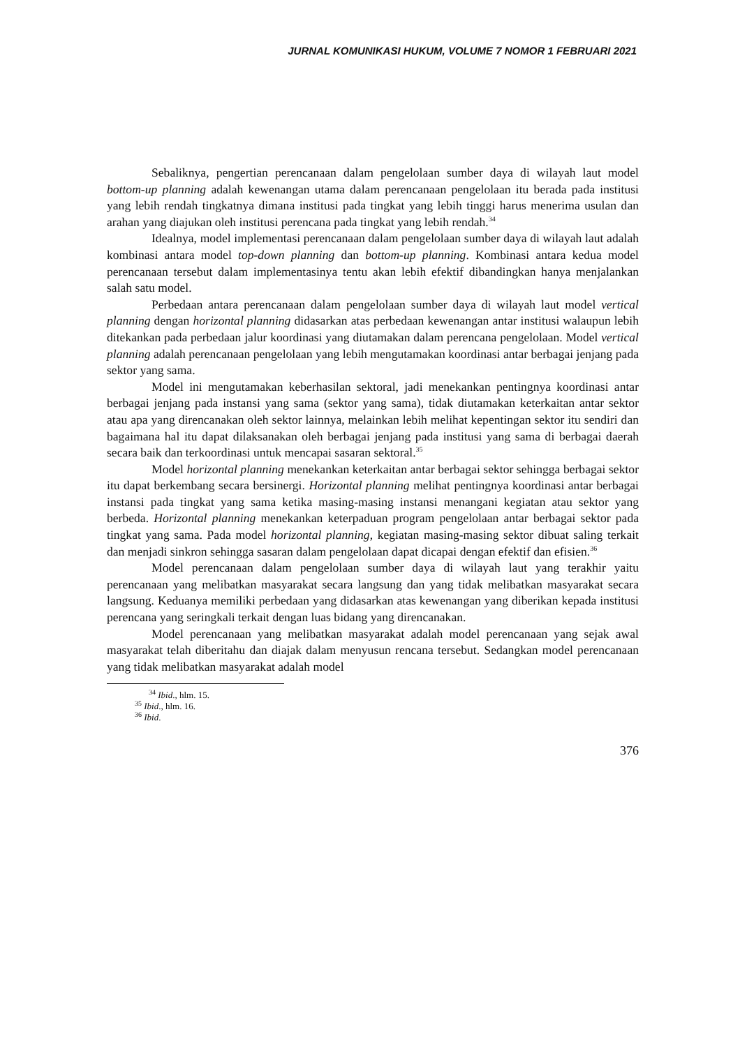JURNAL KOMUNIKASI HUKUM, VOLUME 7 NOMOR 1 FEBRUARI 2021
Sebaliknya, pengertian perencanaan dalam pengelolaan sumber daya di wilayah laut model bottom-up planning adalah kewenangan utama dalam perencanaan pengelolaan itu berada pada institusi yang lebih rendah tingkatnya dimana institusi pada tingkat yang lebih tinggi harus menerima usulan dan arahan yang diajukan oleh institusi perencana pada tingkat yang lebih rendah.<sup>34</sup>
Idealnya, model implementasi perencanaan dalam pengelolaan sumber daya di wilayah laut adalah kombinasi antara model top-down planning dan bottom-up planning. Kombinasi antara kedua model perencanaan tersebut dalam implementasinya tentu akan lebih efektif dibandingkan hanya menjalankan salah satu model.
Perbedaan antara perencanaan dalam pengelolaan sumber daya di wilayah laut model vertical planning dengan horizontal planning didasarkan atas perbedaan kewenangan antar institusi walaupun lebih ditekankan pada perbedaan jalur koordinasi yang diutamakan dalam perencana pengelolaan. Model vertical planning adalah perencanaan pengelolaan yang lebih mengutamakan koordinasi antar berbagai jenjang pada sektor yang sama.
Model ini mengutamakan keberhasilan sektoral, jadi menekankan pentingnya koordinasi antar berbagai jenjang pada instansi yang sama (sektor yang sama), tidak diutamakan keterkaitan antar sektor atau apa yang direncanakan oleh sektor lainnya, melainkan lebih melihat kepentingan sektor itu sendiri dan bagaimana hal itu dapat dilaksanakan oleh berbagai jenjang pada institusi yang sama di berbagai daerah secara baik dan terkoordinasi untuk mencapai sasaran sektoral.<sup>35</sup>
Model horizontal planning menekankan keterkaitan antar berbagai sektor sehingga berbagai sektor itu dapat berkembang secara bersinergi. Horizontal planning melihat pentingnya koordinasi antar berbagai instansi pada tingkat yang sama ketika masing-masing instansi menangani kegiatan atau sektor yang berbeda. Horizontal planning menekankan keterpaduan program pengelolaan antar berbagai sektor pada tingkat yang sama. Pada model horizontal planning, kegiatan masing-masing sektor dibuat saling terkait dan menjadi sinkron sehingga sasaran dalam pengelolaan dapat dicapai dengan efektif dan efisien.<sup>36</sup>
Model perencanaan dalam pengelolaan sumber daya di wilayah laut yang terakhir yaitu perencanaan yang melibatkan masyarakat secara langsung dan yang tidak melibatkan masyarakat secara langsung. Keduanya memiliki perbedaan yang didasarkan atas kewenangan yang diberikan kepada institusi perencana yang seringkali terkait dengan luas bidang yang direncanakan.
Model perencanaan yang melibatkan masyarakat adalah model perencanaan yang sejak awal masyarakat telah diberitahu dan diajak dalam menyusun rencana tersebut. Sedangkan model perencanaan yang tidak melibatkan masyarakat adalah model
<sup>34</sup> Ibid., hlm. 15.
<sup>35</sup> Ibid., hlm. 16.
<sup>36</sup> Ibid.
376